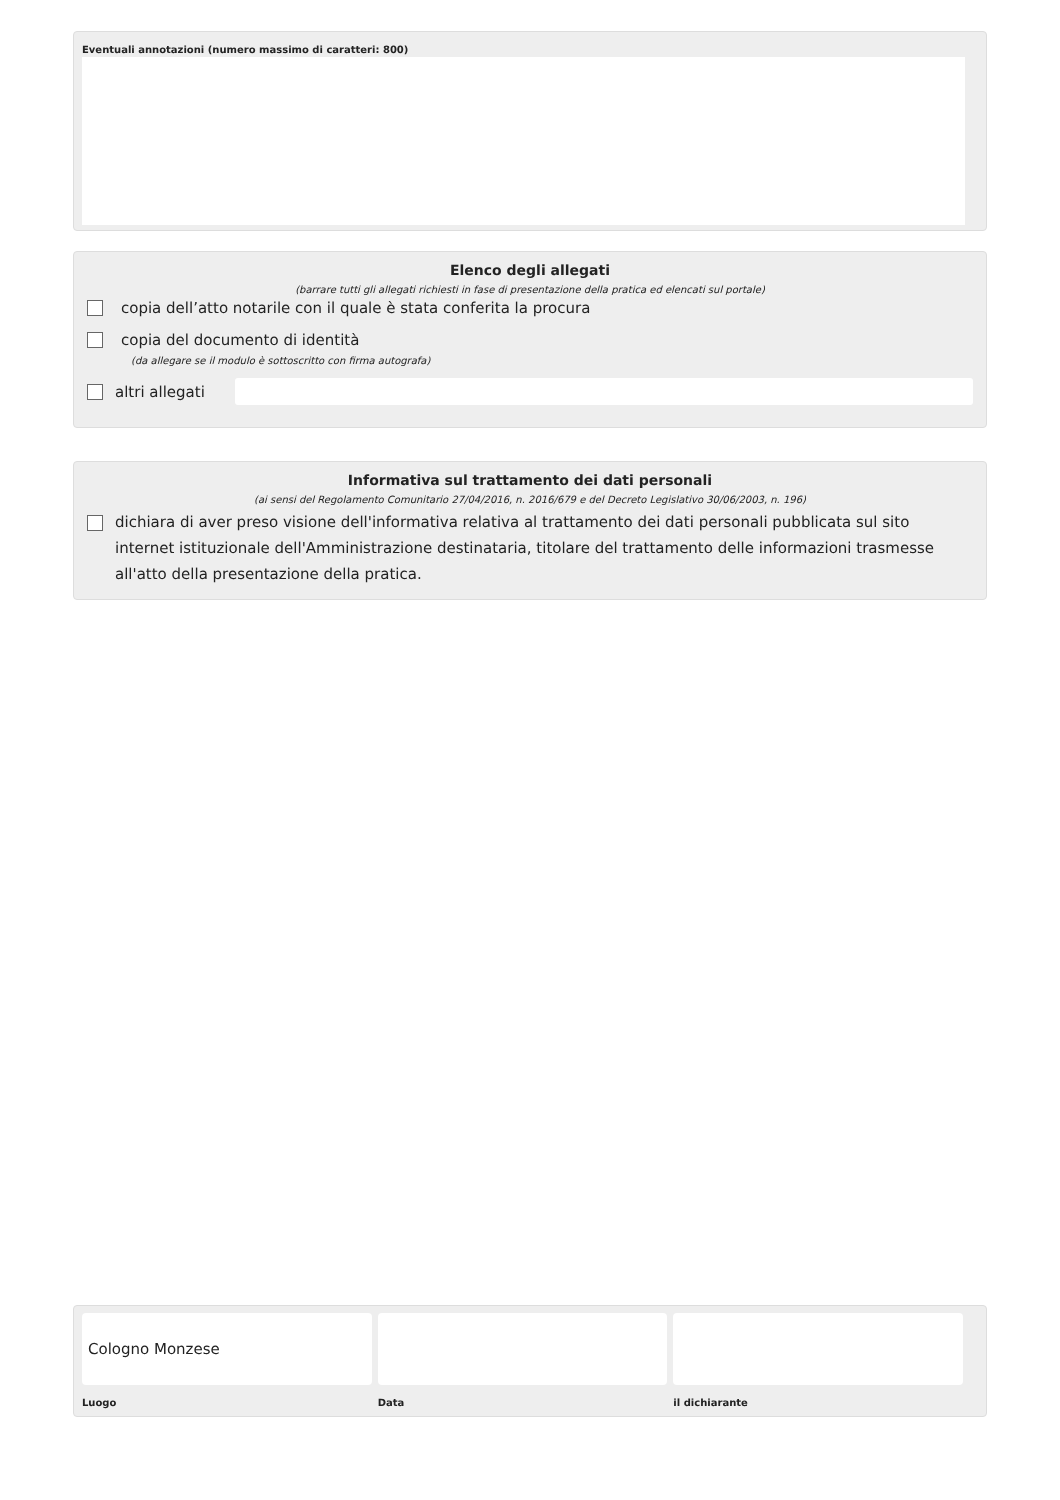Eventuali annotazioni (numero massimo di caratteri: 800)
Elenco degli allegati
(barrare tutti gli allegati richiesti in fase di presentazione della pratica ed elencati sul portale)
copia dell’atto notarile con il quale è stata conferita la procura
copia del documento di identità
(da allegare se il modulo è sottoscritto con firma autografa)
altri allegati
Informativa sul trattamento dei dati personali
(ai sensi del Regolamento Comunitario 27/04/2016, n. 2016/679 e del Decreto Legislativo 30/06/2003, n. 196)
dichiara di aver preso visione dell'informativa relativa al trattamento dei dati personali pubblicata sul sito internet istituzionale dell'Amministrazione destinataria, titolare del trattamento delle informazioni trasmesse all'atto della presentazione della pratica.
Cologno Monzese
Luogo
Data il dichiarante